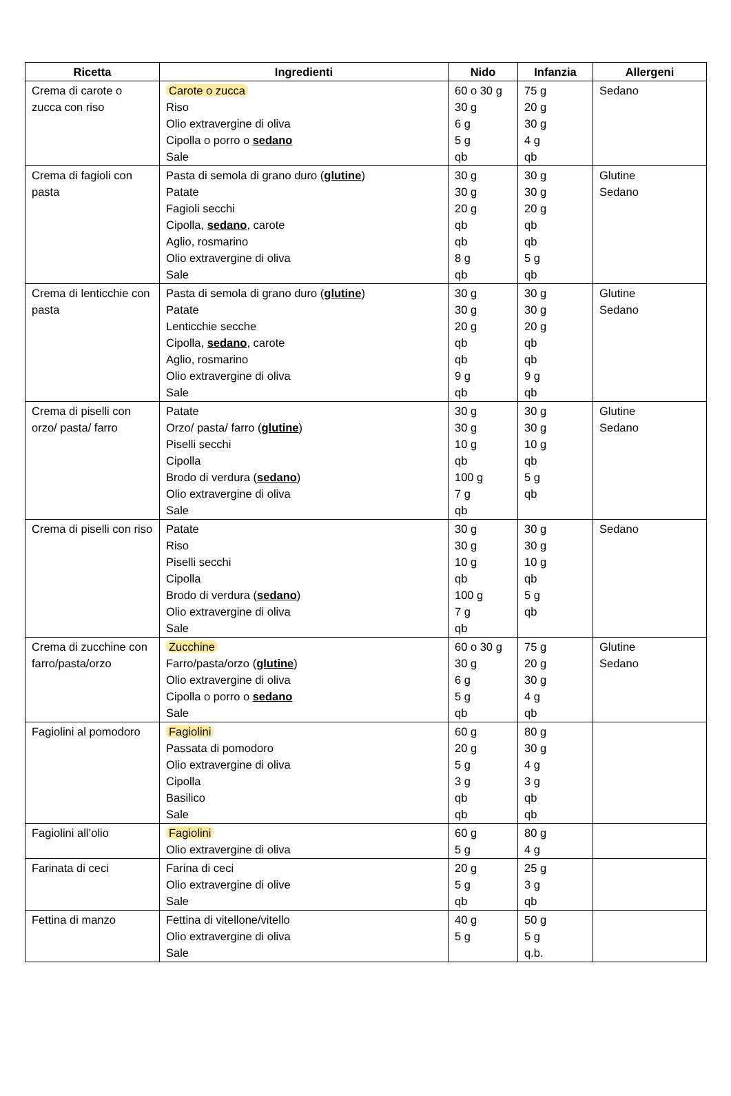| Ricetta | Ingredienti | Nido | Infanzia | Allergeni |
| --- | --- | --- | --- | --- |
| Crema di carote o zucca con riso | Carote o zucca Riso Olio extravergine di oliva Cipolla o porro o sedano Sale | 60 o 30 g 30 g 6 g 5 g qb | 75 g 20 g 30 g 4 g qb | Sedano |
| Crema di fagioli con pasta | Pasta di semola di grano duro ( glutine ) Patate Fagioli secchi Cipolla, sedano , carote Aglio, rosmarino Olio extravergine di oliva Sale | 30 g 30 g 20 g qb qb 8 g qb | 30 g 30 g 20 g qb qb 5 g qb | Glutine Sedano |
| Crema di lenticchie con pasta | Pasta di semola di grano duro ( glutine ) Patate Lenticchie secche Cipolla, sedano , carote Aglio, rosmarino Olio extravergine di oliva Sale | 30 g 30 g 20 g qb qb 9 g qb | 30 g 30 g 20 g qb qb 9 g qb | Glutine Sedano |
| Crema di piselli con orzo/ pasta/ farro | Patate Orzo/ pasta/ farro ( glutine ) Piselli secchi Cipolla Brodo di verdura ( sedano ) Olio extravergine di oliva Sale | 30 g 30 g 10 g qb 100 g 7 g qb | 30 g 30 g 10 g qb 5 g qb | Glutine Sedano |
| Crema di piselli con riso | Patate Riso Piselli secchi Cipolla Brodo di verdura ( sedano ) Olio extravergine di oliva Sale | 30 g 30 g 10 g qb 100 g 7 g qb | 30 g 30 g 10 g qb 5 g qb | Sedano |
| Crema di zucchine con farro/pasta/orzo | Zucchine Farro/pasta/orzo ( glutine ) Olio extravergine di oliva Cipolla o porro o sedano Sale | 60 o 30 g 30 g 6 g 5 g qb | 75 g 20 g 30 g 4 g qb | Glutine Sedano |
| Fagiolini al pomodoro | Fagiolini Passata di pomodoro Olio extravergine di oliva Cipolla Basilico Sale | 60 g 20 g 5 g 3 g qb qb | 80 g 30 g 4 g 3 g qb qb | |
| Fagiolini all’olio | Fagiolini Olio extravergine di oliva | 60 g 5 g | 80 g 4 g | |
| Farinata di ceci | Farina di ceci Olio extravergine di olive Sale | 20 g 5 g qb | 25 g 3 g qb | |
| Fettina di manzo | Fettina di vitellone/vitello Olio extravergine di oliva Sale | 40 g 5 g | 50 g 5 g q.b. | |